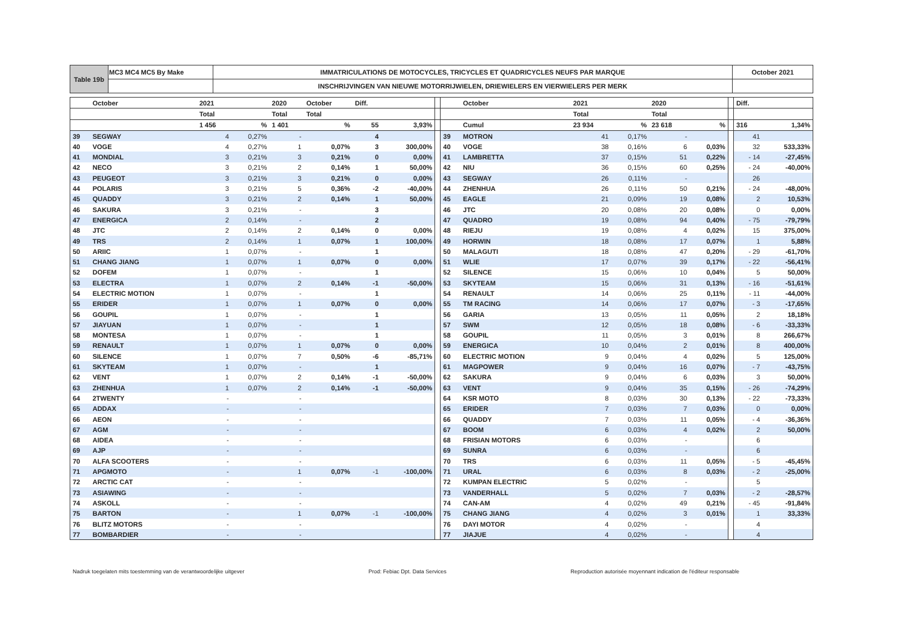| Table 19b | MC3 MC4 MC5 By Make | IMMATRICULATIONS DE MOTOCYCLES, TRICYCLES ET QUADRICYCLES NEUFS PAR MARQUE | October 2021 |
| | | INSCHRIJVINGEN VAN NIEUWE MOTORRIJWIELEN, DRIEWIELERS EN VIERWIELERS PER MERK | |
| | October | 2021 | | 2020 | October | Diff. | | | | October | 2021 | | 2020 | | | Diff. | |
| | | Total | | Total | Total | | | | | | Total | | Total | | | | |
| | | 1 456 | % | 1 401 | % | 55 | 3,93% | | | Cumul | 23 934 | % | 23 618 | % | | 316 | 1,34% |
| 39 | SEGWAY | 4 | 0,27% | - | | 4 | | | 39 | MOTRON | 41 | 0,17% | - | | | 41 | |
| 40 | VOGE | 4 | 0,27% | 1 | 0,07% | 3 | 300,00% | | 40 | VOGE | 38 | 0,16% | 6 | 0,03% | | 32 | 533,33% |
| 41 | MONDIAL | 3 | 0,21% | 3 | 0,21% | 0 | 0,00% | | 41 | LAMBRETTA | 37 | 0,15% | 51 | 0,22% | | - 14 | -27,45% |
| 42 | NECO | 3 | 0,21% | 2 | 0,14% | 1 | 50,00% | | 42 | NIU | 36 | 0,15% | 60 | 0,25% | | - 24 | -40,00% |
| 43 | PEUGEOT | 3 | 0,21% | 3 | 0,21% | 0 | 0,00% | | 43 | SEGWAY | 26 | 0,11% | - | | | 26 | |
| 44 | POLARIS | 3 | 0,21% | 5 | 0,36% | -2 | -40,00% | | 44 | ZHENHUA | 26 | 0,11% | 50 | 0,21% | | - 24 | -48,00% |
| 45 | QUADDY | 3 | 0,21% | 2 | 0,14% | 1 | 50,00% | | 45 | EAGLE | 21 | 0,09% | 19 | 0,08% | | 2 | 10,53% |
| 46 | SAKURA | 3 | 0,21% | - | | 3 | | | 46 | JTC | 20 | 0,08% | 20 | 0,08% | | 0 | 0,00% |
| 47 | ENERGICA | 2 | 0,14% | - | | 2 | | | 47 | QUADRO | 19 | 0,08% | 94 | 0,40% | | - 75 | -79,79% |
| 48 | JTC | 2 | 0,14% | 2 | 0,14% | 0 | 0,00% | | 48 | RIEJU | 19 | 0,08% | 4 | 0,02% | | 15 | 375,00% |
| 49 | TRS | 2 | 0,14% | 1 | 0,07% | 1 | 100,00% | | 49 | HORWIN | 18 | 0,08% | 17 | 0,07% | | 1 | 5,88% |
| 50 | ARIIC | 1 | 0,07% | - | | 1 | | | 50 | MALAGUTI | 18 | 0,08% | 47 | 0,20% | | - 29 | -61,70% |
| 51 | CHANG JIANG | 1 | 0,07% | 1 | 0,07% | 0 | 0,00% | | 51 | WLIE | 17 | 0,07% | 39 | 0,17% | | - 22 | -56,41% |
| 52 | DOFEM | 1 | 0,07% | - | | 1 | | | 52 | SILENCE | 15 | 0,06% | 10 | 0,04% | | 5 | 50,00% |
| 53 | ELECTRA | 1 | 0,07% | 2 | 0,14% | -1 | -50,00% | | 53 | SKYTEAM | 15 | 0,06% | 31 | 0,13% | | - 16 | -51,61% |
| 54 | ELECTRIC MOTION | 1 | 0,07% | - | | 1 | | | 54 | RENAULT | 14 | 0,06% | 25 | 0,11% | | - 11 | -44,00% |
| 55 | ERIDER | 1 | 0,07% | 1 | 0,07% | 0 | 0,00% | | 55 | TM RACING | 14 | 0,06% | 17 | 0,07% | | - 3 | -17,65% |
| 56 | GOUPIL | 1 | 0,07% | - | | 1 | | | 56 | GARIA | 13 | 0,05% | 11 | 0,05% | | 2 | 18,18% |
| 57 | JIAYUAN | 1 | 0,07% | - | | 1 | | | 57 | SWM | 12 | 0,05% | 18 | 0,08% | | - 6 | -33,33% |
| 58 | MONTESA | 1 | 0,07% | - | | 1 | | | 58 | GOUPIL | 11 | 0,05% | 3 | 0,01% | | 8 | 266,67% |
| 59 | RENAULT | 1 | 0,07% | 1 | 0,07% | 0 | 0,00% | | 59 | ENERGICA | 10 | 0,04% | 2 | 0,01% | | 8 | 400,00% |
| 60 | SILENCE | 1 | 0,07% | 7 | 0,50% | -6 | -85,71% | | 60 | ELECTRIC MOTION | 9 | 0,04% | 4 | 0,02% | | 5 | 125,00% |
| 61 | SKYTEAM | 1 | 0,07% | - | | 1 | | | 61 | MAGPOWER | 9 | 0,04% | 16 | 0,07% | | - 7 | -43,75% |
| 62 | VENT | 1 | 0,07% | 2 | 0,14% | -1 | -50,00% | | 62 | SAKURA | 9 | 0,04% | 6 | 0,03% | | 3 | 50,00% |
| 63 | ZHENHUA | 1 | 0,07% | 2 | 0,14% | -1 | -50,00% | | 63 | VENT | 9 | 0,04% | 35 | 0,15% | | - 26 | -74,29% |
| 64 | 2TWENTY | - | | - | | | | | 64 | KSR MOTO | 8 | 0,03% | 30 | 0,13% | | - 22 | -73,33% |
| 65 | ADDAX | - | | - | | | | | 65 | ERIDER | 7 | 0,03% | 7 | 0,03% | | 0 | 0,00% |
| 66 | AEON | - | | - | | | | | 66 | QUADDY | 7 | 0,03% | 11 | 0,05% | | - 4 | -36,36% |
| 67 | AGM | - | | - | | | | | 67 | BOOM | 6 | 0,03% | 4 | 0,02% | | 2 | 50,00% |
| 68 | AIDEA | - | | - | | | | | 68 | FRISIAN MOTORS | 6 | 0,03% | - | | | 6 | |
| 69 | AJP | - | | - | | | | | 69 | SUNRA | 6 | 0,03% | - | | | 6 | |
| 70 | ALFA SCOOTERS | - | | - | | | | | 70 | TRS | 6 | 0,03% | 11 | 0,05% | | - 5 | -45,45% |
| 71 | APGMOTO | - | | 1 | 0,07% | -1 | -100,00% | | 71 | URAL | 6 | 0,03% | 8 | 0,03% | | - 2 | -25,00% |
| 72 | ARCTIC CAT | - | | - | | | | | 72 | KUMPAN ELECTRIC | 5 | 0,02% | - | | | 5 | |
| 73 | ASIAWING | - | | - | | | | | 73 | VANDERHALL | 5 | 0,02% | 7 | 0,03% | | - 2 | -28,57% |
| 74 | ASKOLL | - | | - | | | | | 74 | CAN-AM | 4 | 0,02% | 49 | 0,21% | | - 45 | -91,84% |
| 75 | BARTON | - | | 1 | 0,07% | -1 | -100,00% | | 75 | CHANG JIANG | 4 | 0,02% | 3 | 0,01% | | 1 | 33,33% |
| 76 | BLITZ MOTORS | - | | - | | | | | 76 | DAYI MOTOR | 4 | 0,02% | - | | | 4 | |
| 77 | BOMBARDIER | - | | - | | | | | 77 | JIAJUE | 4 | 0,02% | - | | | 4 | |
Nadruk toegelaten mits toestemming van de verantwoordelijke uitgever Prod: Febiac Dpt. Data Services Reproduction autorisée moyennant indication de l'éditeur responsable